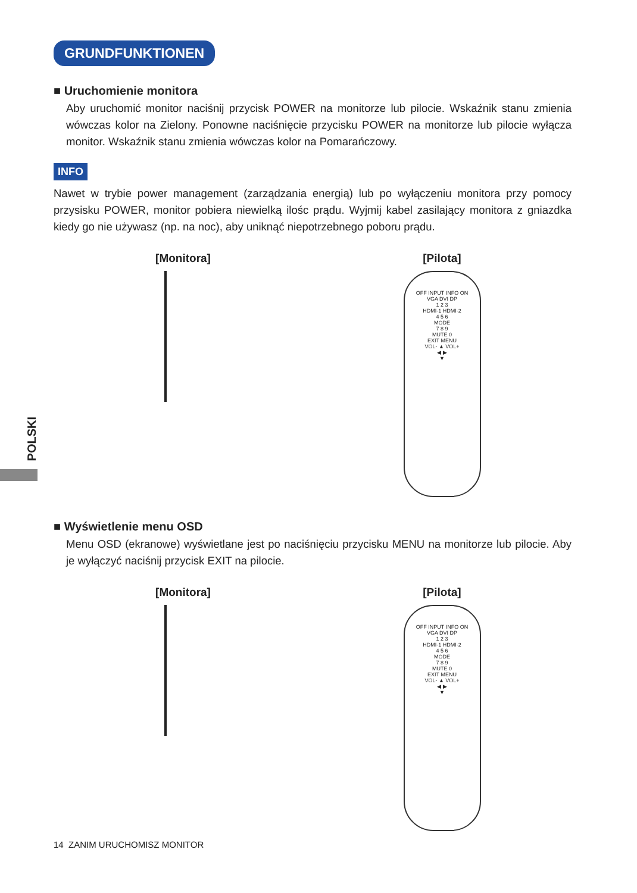POLSKI
GRUNDFUNKTIONEN
■ Uruchomienie monitora
Aby uruchomić monitor naciśnij przycisk POWER na monitorze lub pilocie. Wskaźnik stanu zmienia wówczas kolor na Zielony. Ponowne naciśnięcie przycisku POWER na monitorze lub pilocie wyłącza monitor. Wskaźnik stanu zmienia wówczas kolor na Pomarańczowy.
INFO
Nawet w trybie power management (zarządzania energią) lub po wyłączeniu monitora przy pomocy przysisku POWER, monitor pobiera niewielką ilośc prądu. Wyjmij kabel zasilający monitora z gniazdka kiedy go nie używasz (np. na noc), aby uniknąć niepotrzebnego poboru prądu.
[Monitora] [Pilota]
OFF INPUT INFO ON
VGA DVI DP
1 2 3
HDMI-1 HDMI-2
4 5 6
MODE
7 8 9
MUTE 0
EXIT MENU
VOL- ▲ VOL+
◀ ▶
▼
■ Wyświetlenie menu OSD
Menu OSD (ekranowe) wyświetlane jest po naciśnięciu przycisku MENU na monitorze lub pilocie. Aby je wyłączyć naciśnij przycisk EXIT na pilocie.
[Monitora] [Pilota]
OFF INPUT INFO ON
VGA DVI DP
1 2 3
HDMI-1 HDMI-2
4 5 6
MODE
7 8 9
MUTE 0
EXIT MENU
VOL- ▲ VOL+
◀ ▶
▼
14 ZANIM URUCHOMISZ MONITOR